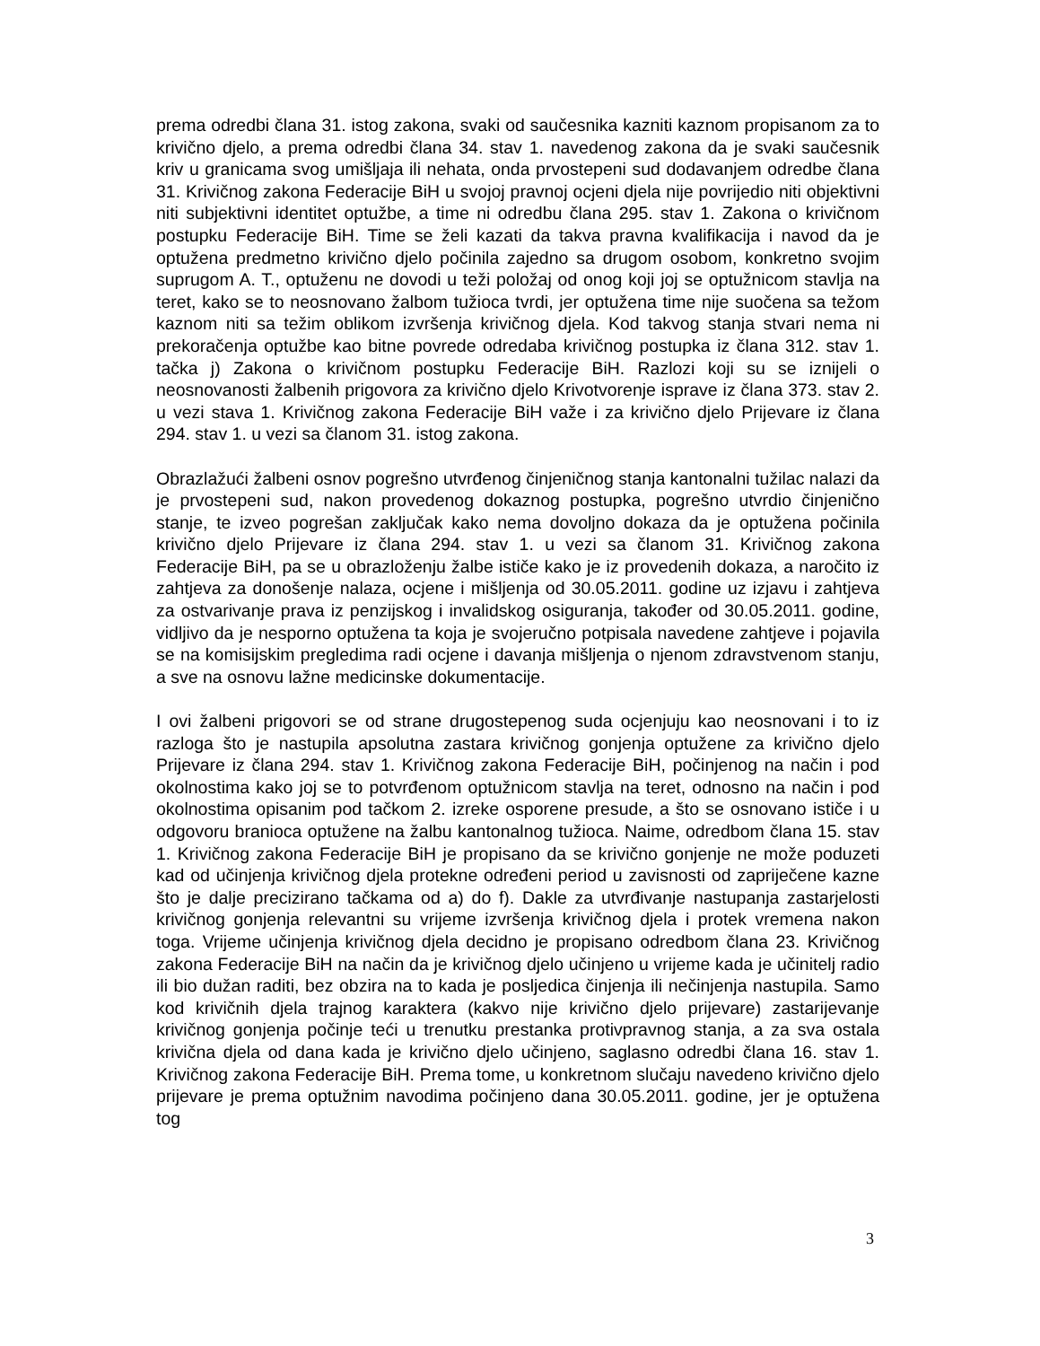prema odredbi člana 31. istog zakona, svaki od saučesnika kazniti kaznom propisanom za to krivično djelo, a prema odredbi člana 34. stav 1. navedenog zakona da je svaki saučesnik kriv u granicama svog umišljaja ili nehata, onda prvostepeni sud dodavanjem odredbe člana 31. Krivičnog zakona Federacije BiH u svojoj pravnoj ocjeni djela nije povrijedio niti objektivni niti subjektivni identitet optužbe, a time ni odredbu člana 295. stav 1. Zakona o krivičnom postupku Federacije BiH. Time se želi kazati da takva pravna kvalifikacija i navod da je optužena predmetno krivično djelo počinila zajedno sa drugom osobom, konkretno svojim suprugom A. T., optuženu ne dovodi u teži položaj od onog koji joj se optužnicom stavlja na teret, kako se to neosnovano žalbom tužioca tvrdi, jer optužena time nije suočena sa težom kaznom niti sa težim oblikom izvršenja krivičnog djela. Kod takvog stanja stvari nema ni prekoračenja optužbe kao bitne povrede odredaba krivičnog postupka iz člana 312. stav 1. tačka j) Zakona o krivičnom postupku Federacije BiH. Razlozi koji su se iznijeli o neosnovanosti žalbenih prigovora za krivično djelo Krivotvorenje isprave iz člana 373. stav 2. u vezi stava 1. Krivičnog zakona Federacije BiH važe i za krivično djelo Prijevare iz člana 294. stav 1. u vezi sa članom 31. istog zakona.
Obrazlažući žalbeni osnov pogrešno utvrđenog činjeničnog stanja kantonalni tužilac nalazi da je prvostepeni sud, nakon provedenog dokaznog postupka, pogrešno utvrdio činjenično stanje, te izveo pogrešan zaključak kako nema dovoljno dokaza da je optužena počinila krivično djelo Prijevare iz člana 294. stav 1. u vezi sa članom 31. Krivičnog zakona Federacije BiH, pa se u obrazloženju žalbe ističe kako je iz provedenih dokaza, a naročito iz zahtjeva za donošenje nalaza, ocjene i mišljenja od 30.05.2011. godine uz izjavu i zahtjeva za ostvarivanje prava iz penzijskog i invalidskog osiguranja, također od 30.05.2011. godine, vidljivo da je nesporno optužena ta koja je svojeručno potpisala navedene zahtjeve i pojavila se na komisijskim pregledima radi ocjene i davanja mišljenja o njenom zdravstvenom stanju, a sve na osnovu lažne medicinske dokumentacije.
I ovi žalbeni prigovori se od strane drugostepenog suda ocjenjuju kao neosnovani i to iz razloga što je nastupila apsolutna zastara krivičnog gonjenja optužene za krivično djelo Prijevare iz člana 294. stav 1. Krivičnog zakona Federacije BiH, počinjenog na način i pod okolnostima kako joj se to potvrđenom optužnicom stavlja na teret, odnosno na način i pod okolnostima opisanim pod tačkom 2. izreke osporene presude, a što se osnovano ističe i u odgovoru branioca optužene na žalbu kantonalnog tužioca. Naime, odredbom člana 15. stav 1. Krivičnog zakona Federacije BiH je propisano da se krivično gonjenje ne može poduzeti kad od učinjenja krivičnog djela protekne određeni period u zavisnosti od zapriječene kazne što je dalje precizirano tačkama od a) do f). Dakle za utvrđivanje nastupanja zastarjelosti krivičnog gonjenja relevantni su vrijeme izvršenja krivičnog djela i protek vremena nakon toga. Vrijeme učinjenja krivičnog djela decidno je propisano odredbom člana 23. Krivičnog zakona Federacije BiH na način da je krivičnog djelo učinjeno u vrijeme kada je učinitelj radio ili bio dužan raditi, bez obzira na to kada je posljedica činjenja ili nečinjenja nastupila. Samo kod krivičnih djela trajnog karaktera (kakvo nije krivično djelo prijevare) zastarijevanje krivičnog gonjenja počinje teći u trenutku prestanka protivpravnog stanja, a za sva ostala krivična djela od dana kada je krivično djelo učinjeno, saglasno odredbi člana 16. stav 1. Krivičnog zakona Federacije BiH. Prema tome, u konkretnom slučaju navedeno krivično djelo prijevare je prema optužnim navodima počinjeno dana 30.05.2011. godine, jer je optužena tog
3